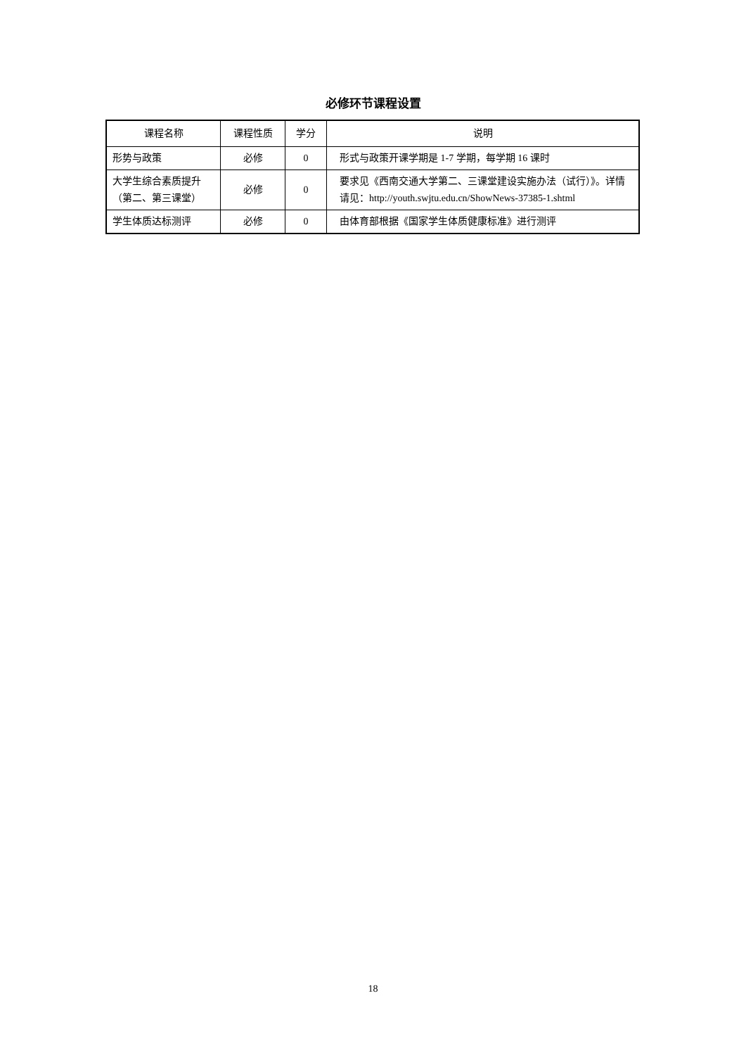必修环节课程设置
| 课程名称 | 课程性质 | 学分 | 说明 |
| --- | --- | --- | --- |
| 形势与政策 | 必修 | 0 | 形式与政策开课学期是 1-7 学期，每学期 16 课时 |
| 大学生综合素质提升（第二、第三课堂） | 必修 | 0 | 要求见《西南交通大学第二、三课堂建设实施办法（试行）》。详情请见：http://youth.swjtu.edu.cn/ShowNews-37385-1.shtml |
| 学生体质达标测评 | 必修 | 0 | 由体育部根据《国家学生体质健康标准》进行测评 |
18